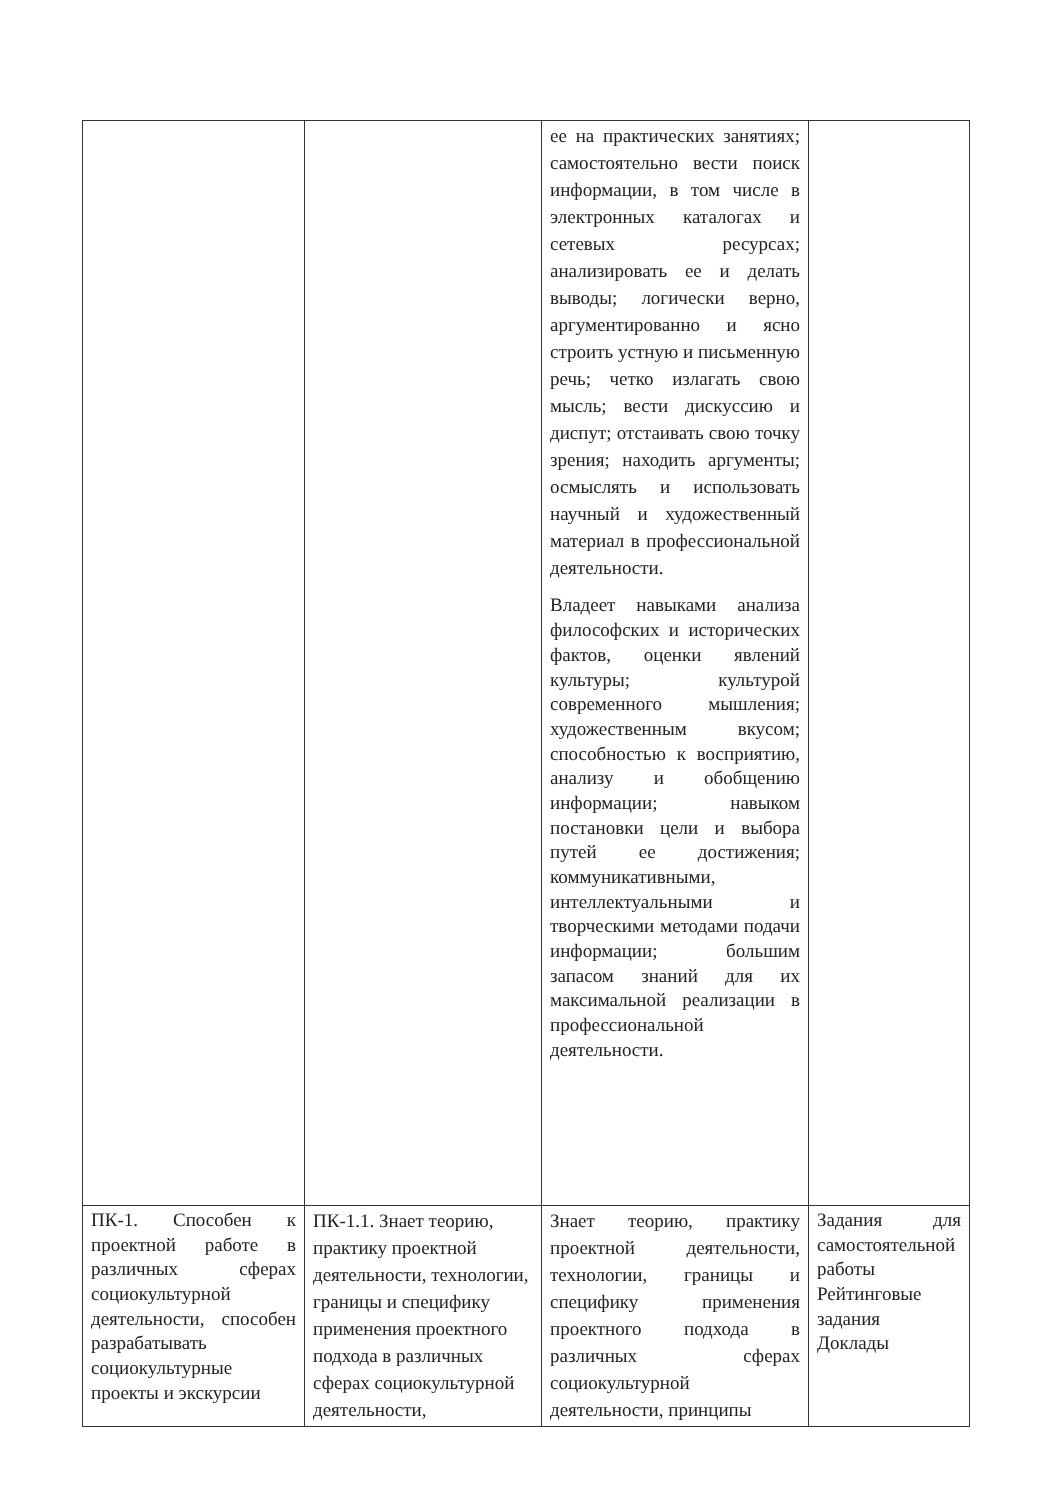| | | ее на практических занятиях; самостоятельно вести поиск информации, в том числе в электронных каталогах и сетевых ресурсах; анализировать ее и делать выводы; логически верно, аргументированно и ясно строить устную и письменную речь; четко излагать свою мысль; вести дискуссию и диспут; отстаивать свою точку зрения; находить аргументы; осмыслять и использовать научный и художественный материал в профессиональной деятельности. Владеет навыками анализа философских и исторических фактов, оценки явлений культуры; культурой современного мышления; художественным вкусом; способностью к восприятию, анализу и обобщению информации; навыком постановки цели и выбора путей ее достижения; коммуникативными, интеллектуальными и творческими методами подачи информации; большим запасом знаний для их максимальной реализации в профессиональной деятельности. | |
| ПК-1. Способен к проектной работе в различных сферах социокультурной деятельности, способен разрабатывать социокультурные проекты и экскурсии | ПК-1.1. Знает теорию, практику проектной деятельности, технологии, границы и специфику применения проектного подхода в различных сферах социокультурной деятельности, | Знает теорию, практику проектной деятельности, технологии, границы и специфику применения проектного подхода в различных сферах социокультурной деятельности, принципы | Задания для самостоятельной работы Рейтинговые задания Доклады |